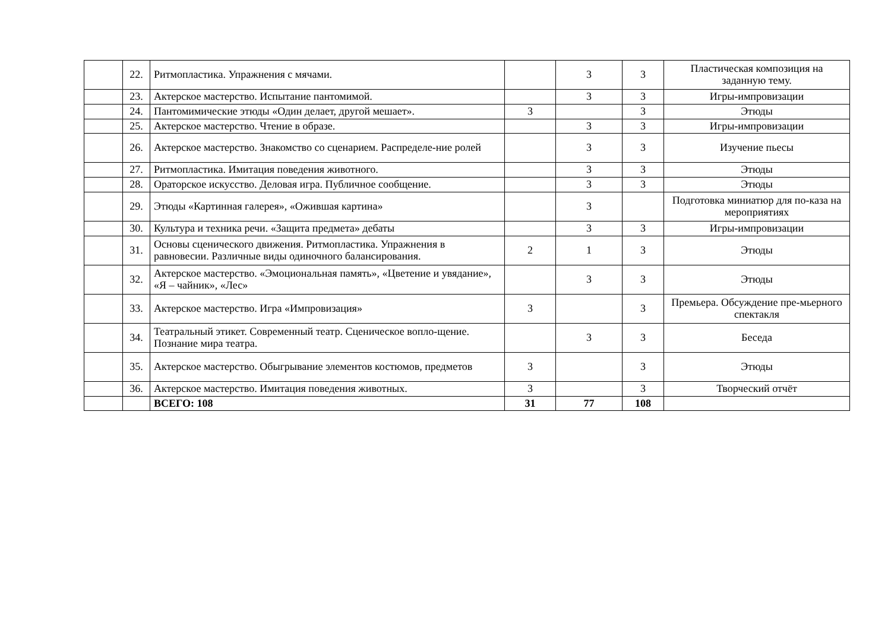| | 22. | Ритмопластика. Упражнения с мячами. | | 3 | 3 | Пластическая композиция на заданную тему. |
| | 23. | Актерское мастерство. Испытание пантомимой. | | 3 | 3 | Игры-импровизации |
| | 24. | Пантомимические этюды «Один делает, другой мешает». | 3 | | 3 | Этюды |
| | 25. | Актерское мастерство. Чтение в образе. | | 3 | 3 | Игры-импровизации |
| | 26. | Актерское мастерство. Знакомство со сценарием. Распределе-ние ролей | | 3 | 3 | Изучение пьесы |
| | 27. | Ритмопластика. Имитация поведения животного. | | 3 | 3 | Этюды |
| | 28. | Ораторское искусство. Деловая игра. Публичное сообщение. | | 3 | 3 | Этюды |
| | 29. | Этюды «Картинная галерея», «Ожившая картина» | | 3 | | Подготовка миниатюр для по-каза на мероприятиях |
| | 30. | Культура и техника речи. «Защита предмета» дебаты | | 3 | 3 | Игры-импровизации |
| | 31. | Основы сценического движения. Ритмопластика. Упражнения в равновесии. Различные виды одиночного балансирования. | 2 | 1 | 3 | Этюды |
| | 32. | Актерское мастерство. «Эмоциональная память», «Цветение и увядание», «Я – чайник», «Лес» | | 3 | 3 | Этюды |
| | 33. | Актерское мастерство. Игра «Импровизация» | 3 | | 3 | Премьера. Обсуждение пре-мьерного спектакля |
| | 34. | Театральный этикет. Современный театр. Сценическое вопло-щение. Познание мира театра. | | 3 | 3 | Беседа |
| | 35. | Актерское мастерство. Обыгрывание элементов костюмов, предметов | 3 | | 3 | Этюды |
| | 36. | Актерское мастерство. Имитация поведения животных. | 3 | | 3 | Творческий отчёт |
| | | ВСЕГО: 108 | 31 | 77 | 108 | |